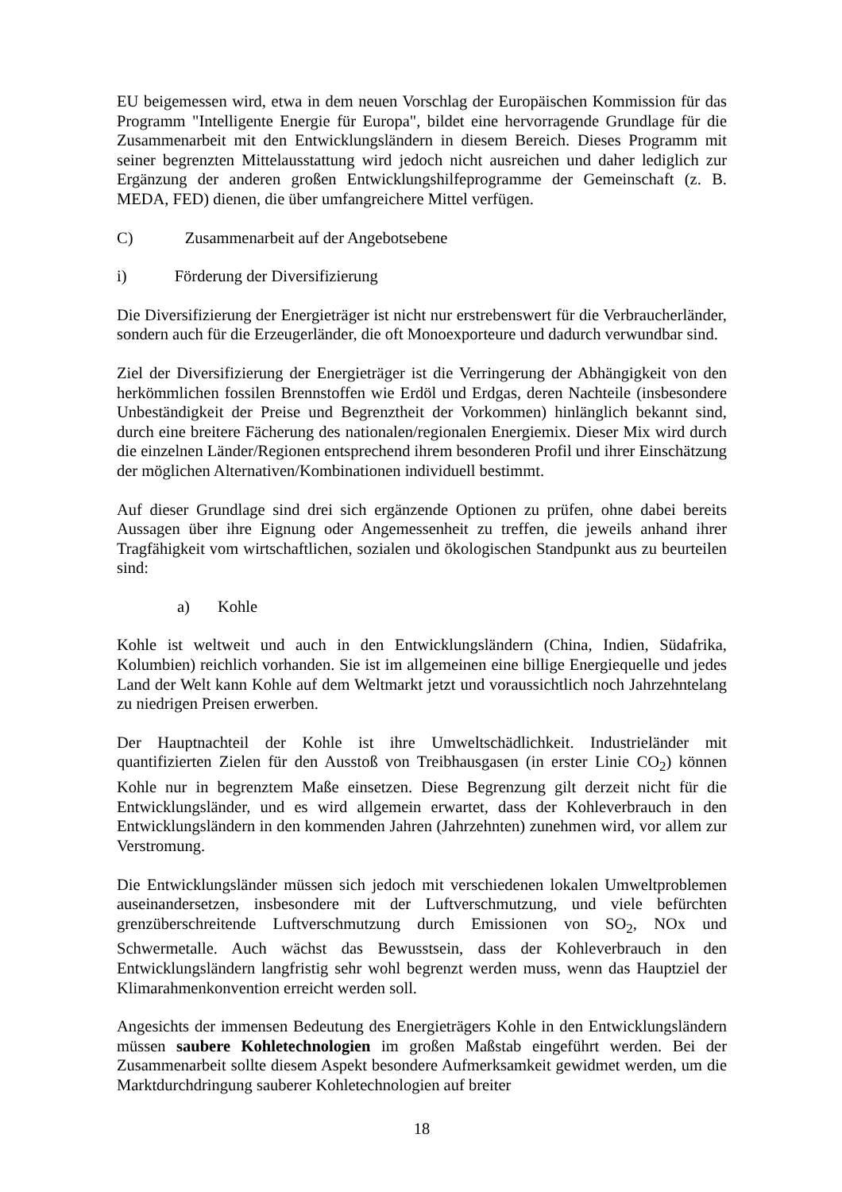EU beigemessen wird, etwa in dem neuen Vorschlag der Europäischen Kommission für das Programm "Intelligente Energie für Europa", bildet eine hervorragende Grundlage für die Zusammenarbeit mit den Entwicklungsländern in diesem Bereich. Dieses Programm mit seiner begrenzten Mittelausstattung wird jedoch nicht ausreichen und daher lediglich zur Ergänzung der anderen großen Entwicklungshilfeprogramme der Gemeinschaft (z. B. MEDA, FED) dienen, die über umfangreichere Mittel verfügen.
C) Zusammenarbeit auf der Angebotsebene
i) Förderung der Diversifizierung
Die Diversifizierung der Energieträger ist nicht nur erstrebenswert für die Verbraucherländer, sondern auch für die Erzeugerländer, die oft Monoexporteure und dadurch verwundbar sind.
Ziel der Diversifizierung der Energieträger ist die Verringerung der Abhängigkeit von den herkömmlichen fossilen Brennstoffen wie Erdöl und Erdgas, deren Nachteile (insbesondere Unbeständigkeit der Preise und Begrenztheit der Vorkommen) hinlänglich bekannt sind, durch eine breitere Fächerung des nationalen/regionalen Energiemix. Dieser Mix wird durch die einzelnen Länder/Regionen entsprechend ihrem besonderen Profil und ihrer Einschätzung der möglichen Alternativen/Kombinationen individuell bestimmt.
Auf dieser Grundlage sind drei sich ergänzende Optionen zu prüfen, ohne dabei bereits Aussagen über ihre Eignung oder Angemessenheit zu treffen, die jeweils anhand ihrer Tragfähigkeit vom wirtschaftlichen, sozialen und ökologischen Standpunkt aus zu beurteilen sind:
a) Kohle
Kohle ist weltweit und auch in den Entwicklungsländern (China, Indien, Südafrika, Kolumbien) reichlich vorhanden. Sie ist im allgemeinen eine billige Energiequelle und jedes Land der Welt kann Kohle auf dem Weltmarkt jetzt und voraussichtlich noch Jahrzehntelang zu niedrigen Preisen erwerben.
Der Hauptnachteil der Kohle ist ihre Umweltschädlichkeit. Industrieländer mit quantifizierten Zielen für den Ausstoß von Treibhausgasen (in erster Linie CO<sub>2</sub>) können Kohle nur in begrenztem Maße einsetzen. Diese Begrenzung gilt derzeit nicht für die Entwicklungsländer, und es wird allgemein erwartet, dass der Kohleverbrauch in den Entwicklungsländern in den kommenden Jahren (Jahrzehnten) zunehmen wird, vor allem zur Verstromung.
Die Entwicklungsländer müssen sich jedoch mit verschiedenen lokalen Umweltproblemen auseinandersetzen, insbesondere mit der Luftverschmutzung, und viele befürchten grenzüberschreitende Luftverschmutzung durch Emissionen von SO<sub>2</sub>, NOx und Schwermetalle. Auch wächst das Bewusstsein, dass der Kohleverbrauch in den Entwicklungsländern langfristig sehr wohl begrenzt werden muss, wenn das Hauptziel der Klimarahmenkonvention erreicht werden soll.
Angesichts der immensen Bedeutung des Energieträgers Kohle in den Entwicklungsländern müssen saubere Kohletechnologien im großen Maßstab eingeführt werden. Bei der Zusammenarbeit sollte diesem Aspekt besondere Aufmerksamkeit gewidmet werden, um die Marktdurchdringung sauberer Kohletechnologien auf breiter
18